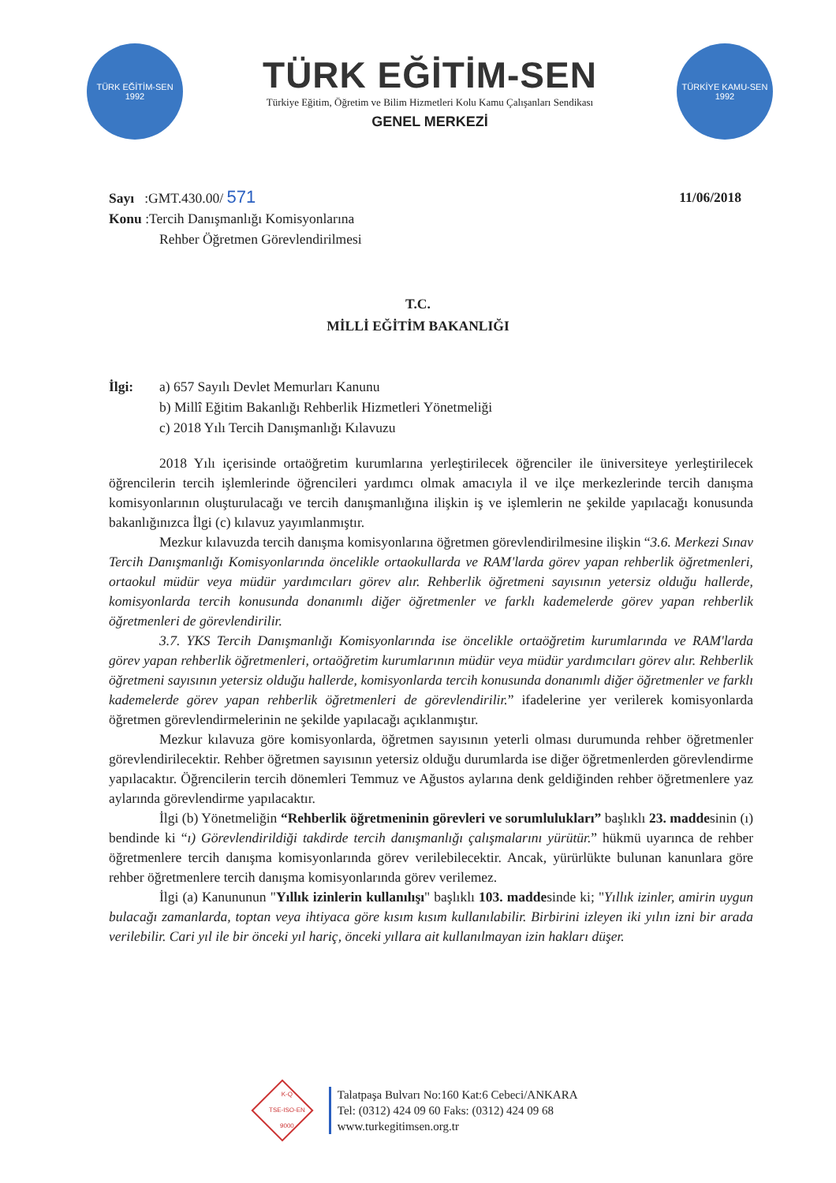TÜRK EĞİTİM-SEN
1992
TÜRK EĞİTİM-SEN
Türkiye Eğitim, Öğretim ve Bilim Hizmetleri Kolu Kamu Çalışanları Sendikası
GENEL MERKEZİ
TÜRKİYE KAMU-SEN
1992
Sayı :GMT.430.00/ 571
11/06/2018
Konu :Tercih Danışmanlığı Komisyonlarına
Rehber Öğretmen Görevlendirilmesi
T.C.
MİLLİ EĞİTİM BAKANLIĞI
İlgi: a) 657 Sayılı Devlet Memurları Kanunu
b) Millî Eğitim Bakanlığı Rehberlik Hizmetleri Yönetmeliği
c) 2018 Yılı Tercih Danışmanlığı Kılavuzu
2018 Yılı içerisinde ortaöğretim kurumlarına yerleştirilecek öğrenciler ile üniversiteye yerleştirilecek öğrencilerin tercih işlemlerinde öğrencileri yardımcı olmak amacıyla il ve ilçe merkezlerinde tercih danışma komisyonlarının oluşturulacağı ve tercih danışmanlığına ilişkin iş ve işlemlerin ne şekilde yapılacağı konusunda bakanlığınızca İlgi (c) kılavuz yayımlanmıştır.
Mezkur kılavuzda tercih danışma komisyonlarına öğretmen görevlendirilmesine ilişkin “3.6. Merkezi Sınav Tercih Danışmanlığı Komisyonlarında öncelikle ortaokullarda ve RAM'larda görev yapan rehberlik öğretmenleri, ortaokul müdür veya müdür yardımcıları görev alır. Rehberlik öğretmeni sayısının yetersiz olduğu hallerde, komisyonlarda tercih konusunda donanımlı diğer öğretmenler ve farklı kademelerde görev yapan rehberlik öğretmenleri de görevlendirilir.
3.7. YKS Tercih Danışmanlığı Komisyonlarında ise öncelikle ortaöğretim kurumlarında ve RAM'larda görev yapan rehberlik öğretmenleri, ortaöğretim kurumlarının müdür veya müdür yardımcıları görev alır. Rehberlik öğretmeni sayısının yetersiz olduğu hallerde, komisyonlarda tercih konusunda donanımlı diğer öğretmenler ve farklı kademelerde görev yapan rehberlik öğretmenleri de görevlendirilir.” ifadelerine yer verilerek komisyonlarda öğretmen görevlendirmelerinin ne şekilde yapılacağı açıklanmıştır.
Mezkur kılavuza göre komisyonlarda, öğretmen sayısının yeterli olması durumunda rehber öğretmenler görevlendirilecektir. Rehber öğretmen sayısının yetersiz olduğu durumlarda ise diğer öğretmenlerden görevlendirme yapılacaktır. Öğrencilerin tercih dönemleri Temmuz ve Ağustos aylarına denk geldiğinden rehber öğretmenlere yaz aylarında görevlendirme yapılacaktır.
İlgi (b) Yönetmeliğin “Rehberlik öğretmeninin görevleri ve sorumlulukları” başlıklı 23. maddesinin (ı) bendinde ki “ı) Görevlendirildiği takdirde tercih danışmanlığı çalışmalarını yürütür.” hükmü uyarınca de rehber öğretmenlere tercih danışma komisyonlarında görev verilebilecektir. Ancak, yürürlükte bulunan kanunlara göre rehber öğretmenlere tercih danışma komisyonlarında görev verilemez.
İlgi (a) Kanununun "Yıllık izinlerin kullanılışı" başlıklı 103. maddesinde ki; "Yıllık izinler, amirin uygun bulacağı zamanlarda, toptan veya ihtiyaca göre kısım kısım kullanılabilir. Birbirini izleyen iki yılın izni bir arada verilebilir. Cari yıl ile bir önceki yıl hariç, önceki yıllara ait kullanılmayan izin hakları düşer.
K-Q
TSE-ISO-EN
9000
Talatpaşa Bulvarı No:160 Kat:6 Cebeci/ANKARA
Tel: (0312) 424 09 60 Faks: (0312) 424 09 68
www.turkegitimsen.org.tr